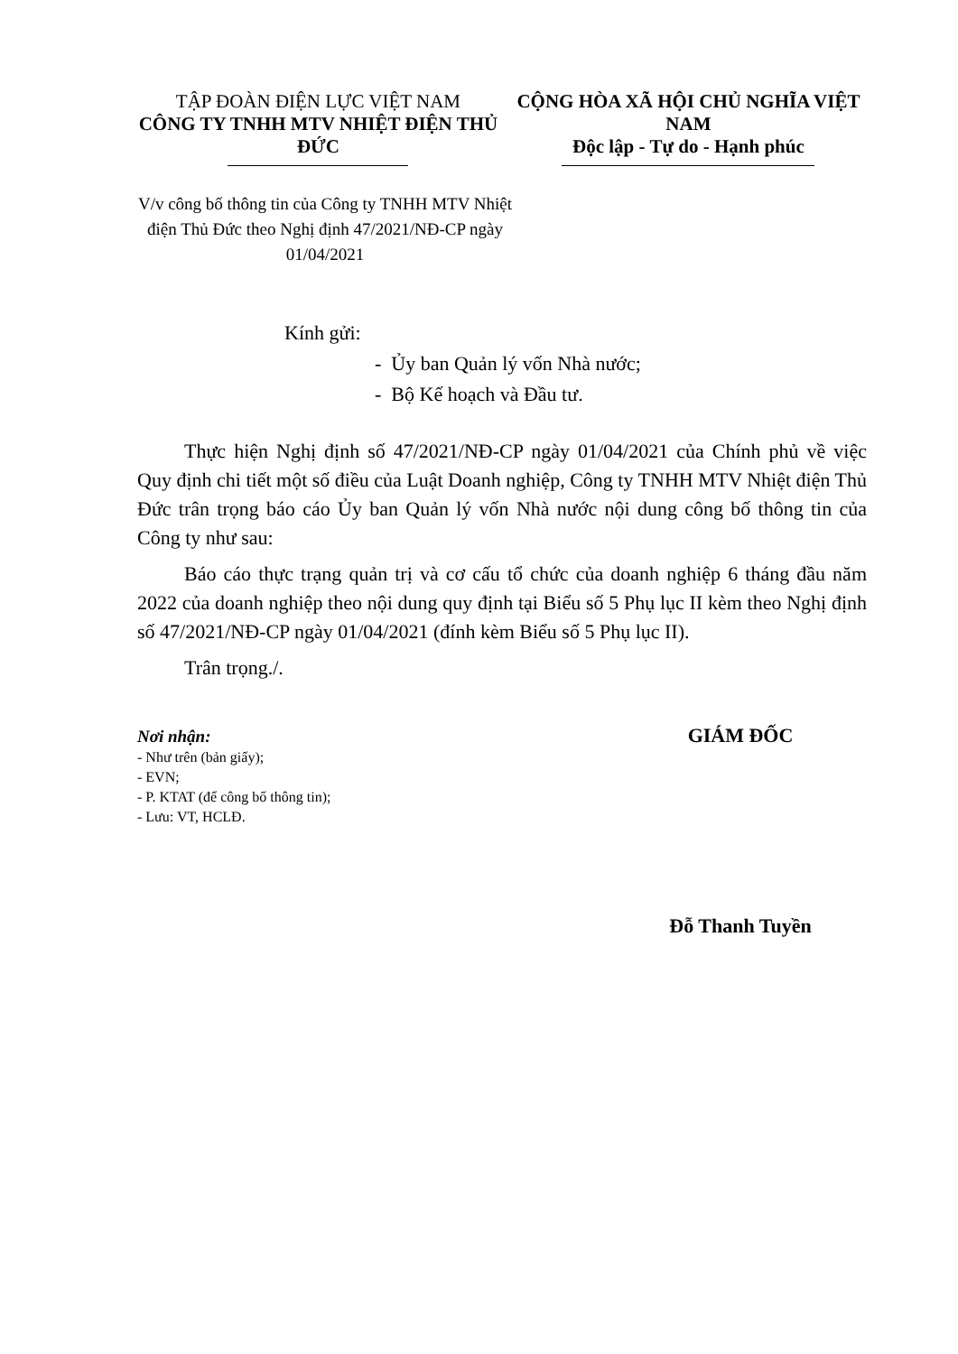TẬP ĐOÀN ĐIỆN LỰC VIỆT NAM
CÔNG TY TNHH MTV NHIỆT ĐIỆN THỦ ĐỨC
CỘNG HÒA XÃ HỘI CHỦ NGHĨA VIỆT NAM
Độc lập - Tự do - Hạnh phúc
V/v công bố thông tin của Công ty TNHH MTV Nhiệt điện Thủ Đức theo Nghị định 47/2021/NĐ-CP ngày 01/04/2021
Kính gửi:
- Ủy ban Quản lý vốn Nhà nước;
- Bộ Kế hoạch và Đầu tư.
Thực hiện Nghị định số 47/2021/NĐ-CP ngày 01/04/2021 của Chính phủ về việc Quy định chi tiết một số điều của Luật Doanh nghiệp, Công ty TNHH MTV Nhiệt điện Thủ Đức trân trọng báo cáo Ủy ban Quản lý vốn Nhà nước nội dung công bố thông tin của Công ty như sau:
Báo cáo thực trạng quản trị và cơ cấu tổ chức của doanh nghiệp 6 tháng đầu năm 2022 của doanh nghiệp theo nội dung quy định tại Biểu số 5 Phụ lục II kèm theo Nghị định số 47/2021/NĐ-CP ngày 01/04/2021 (đính kèm Biểu số 5 Phụ lục II).
Trân trọng./.
Nơi nhận:
- Như trên (bản giấy);
- EVN;
- P. KTAT (để công bố thông tin);
- Lưu: VT, HCLĐ.
GIÁM ĐỐC
Đỗ Thanh Tuyền